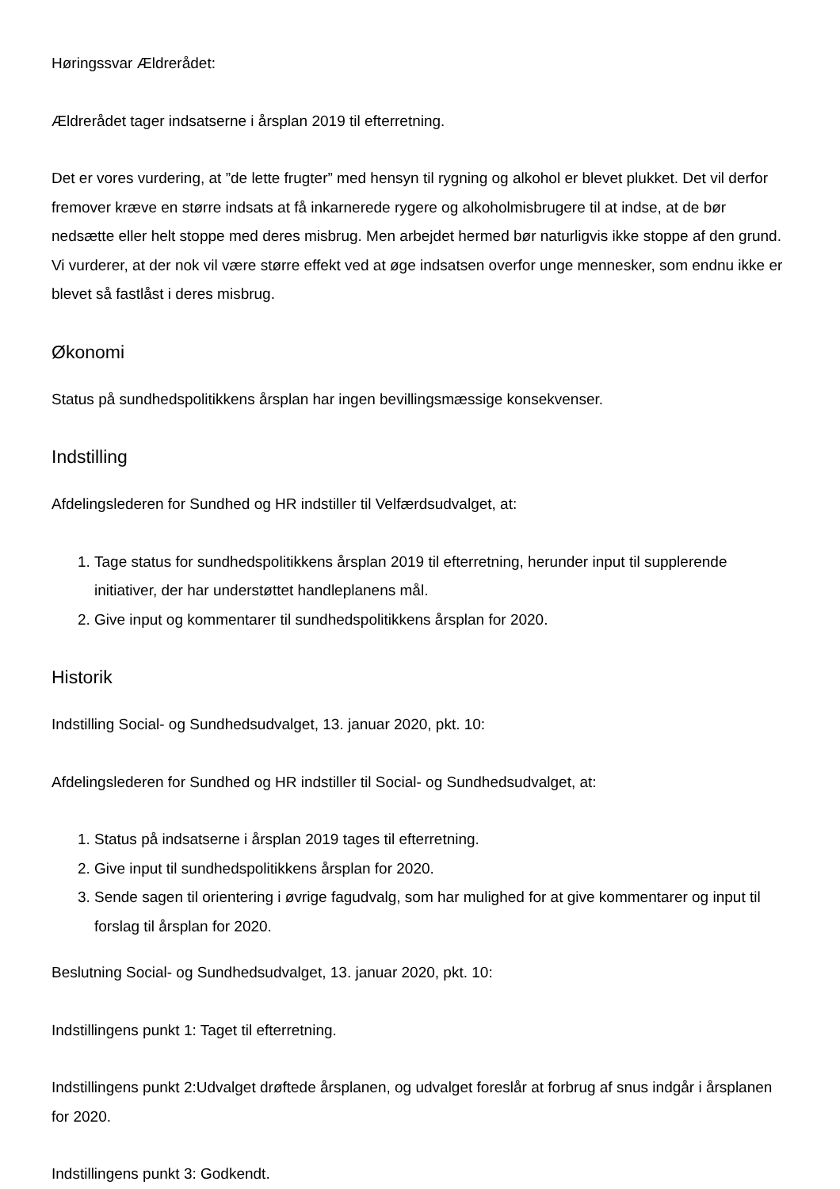Høringssvar Ældrerådet:
Ældrerådet tager indsatserne i årsplan 2019 til efterretning.
Det er vores vurdering, at ”de lette frugter” med hensyn til rygning og alkohol er blevet plukket. Det vil derfor fremover kræve en større indsats at få inkarnerede rygere og alkoholmisbrugere til at indse, at de bør nedsætte eller helt stoppe med deres misbrug. Men arbejdet hermed bør naturligvis ikke stoppe af den grund. Vi vurderer, at der nok vil være større effekt ved at øge indsatsen overfor unge mennesker, som endnu ikke er blevet så fastlåst i deres misbrug.
Økonomi
Status på sundhedspolitikkens årsplan har ingen bevillingsmæssige konsekvenser.
Indstilling
Afdelingslederen for Sundhed og HR indstiller til Velfærdsudvalget, at:
1. Tage status for sundhedspolitikkens årsplan 2019 til efterretning, herunder input til supplerende initiativer, der har understøttet handleplanens mål.
2. Give input og kommentarer til sundhedspolitikkens årsplan for 2020.
Historik
Indstilling Social- og Sundhedsudvalget, 13. januar 2020, pkt. 10:
Afdelingslederen for Sundhed og HR indstiller til Social- og Sundhedsudvalget, at:
1. Status på indsatserne i årsplan 2019 tages til efterretning.
2. Give input til sundhedspolitikkens årsplan for 2020.
3. Sende sagen til orientering i øvrige fagudvalg, som har mulighed for at give kommentarer og input til forslag til årsplan for 2020.
Beslutning Social- og Sundhedsudvalget, 13. januar 2020, pkt. 10:
Indstillingens punkt 1: Taget til efterretning.
Indstillingens punkt 2:Udvalget drøftede årsplanen, og udvalget foreslår at forbrug af snus indgår i årsplanen for 2020.
Indstillingens punkt 3: Godkendt.